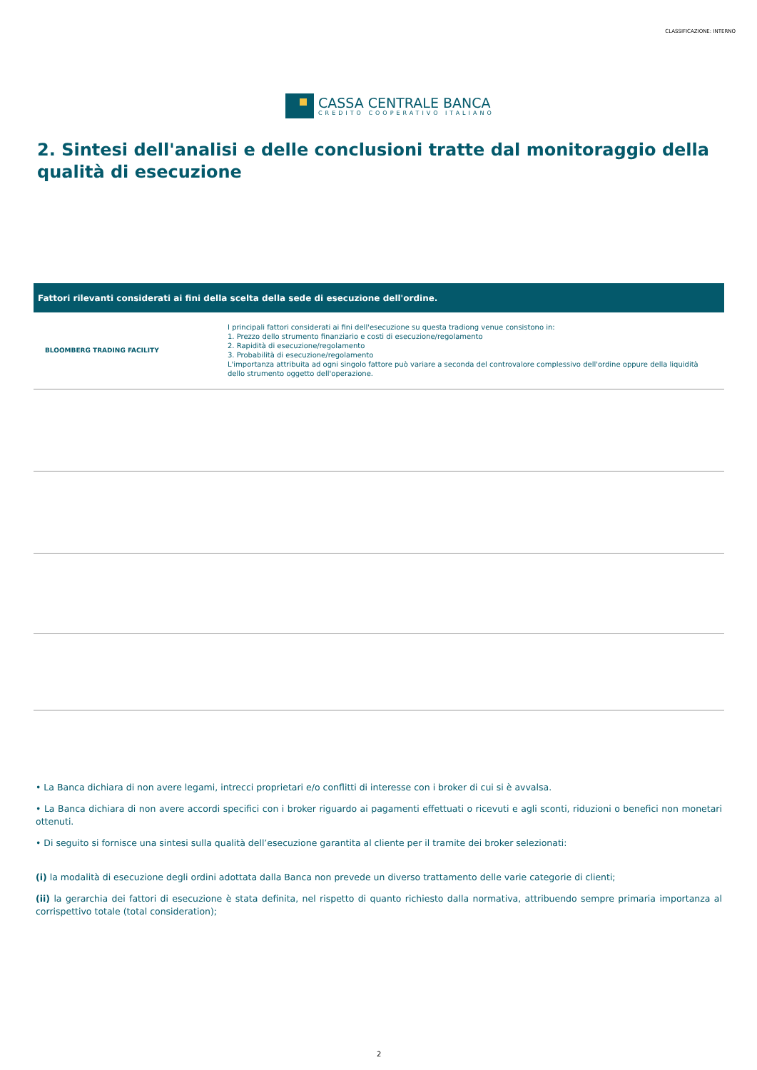CLASSIFICAZIONE: INTERNO
CASSA CENTRALE BANCA
CREDITO COOPERATIVO ITALIANO
2. Sintesi dell'analisi e delle conclusioni tratte dal monitoraggio della qualità di esecuzione
| Fattori rilevanti considerati ai fini della scelta della sede di esecuzione dell'ordine. | |
| --- | --- |
| BLOOMBERG TRADING FACILITY | I principali fattori considerati ai fini dell'esecuzione su questa tradiong venue consistono in: 1. Prezzo dello strumento finanziario e costi di esecuzione/regolamento 2. Rapidità di esecuzione/regolamento 3. Probabilità di esecuzione/regolamento L'importanza attribuita ad ogni singolo fattore può variare a seconda del controvalore complessivo dell'ordine oppure della liquidità dello strumento oggetto dell'operazione. |
• La Banca dichiara di non avere legami, intrecci proprietari e/o conflitti di interesse con i broker di cui si è avvalsa.
• La Banca dichiara di non avere accordi specifici con i broker riguardo ai pagamenti effettuati o ricevuti e agli sconti, riduzioni o benefici non monetari ottenuti.
• Di seguito si fornisce una sintesi sulla qualità dell’esecuzione garantita al cliente per il tramite dei broker selezionati:
(i) la modalità di esecuzione degli ordini adottata dalla Banca non prevede un diverso trattamento delle varie categorie di clienti;
(ii) la gerarchia dei fattori di esecuzione è stata definita, nel rispetto di quanto richiesto dalla normativa, attribuendo sempre primaria importanza al corrispettivo totale (total consideration);
2